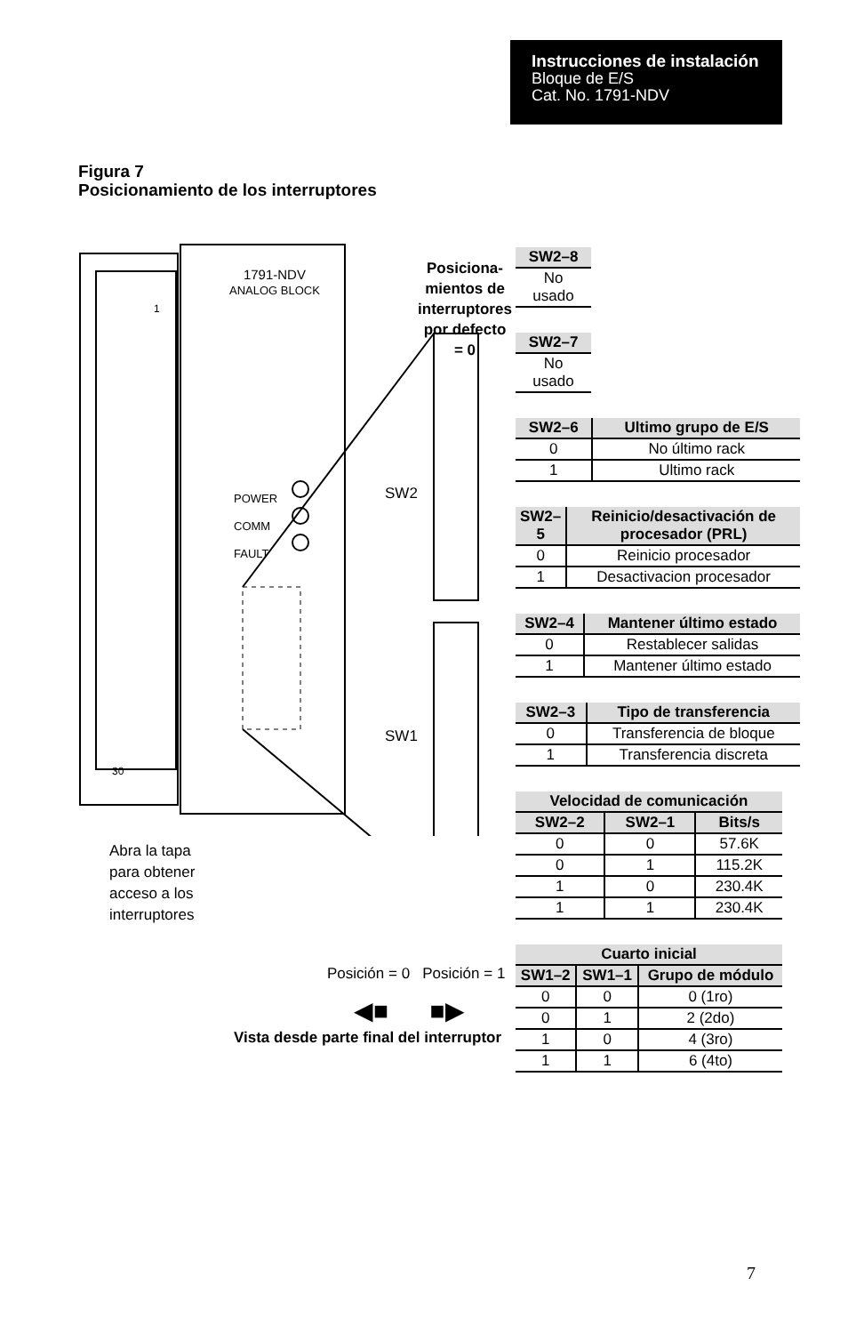Instrucciones de instalación
Bloque de E/S
Cat. No. 1791-NDV
Figura 7
Posicionamiento de los interruptores
1791-NDV
ANALOG BLOCK
1
30
POWER
COMM
FAULT
SW2
SW1
Posiciona-
mientos de
interruptores
por defecto
= 0
Abra la tapa
para obtener
acceso a los
interruptores
Posición = 0 Posición = 1
◀■ ■▶
Vista desde parte final del interruptor
| SW2–8 |
| --- |
| No usado |
| SW2–7 |
| --- |
| No usado |
| SW2–6 | Ultimo grupo de E/S |
| --- | --- |
| 0 | No último rack |
| 1 | Ultimo rack |
| SW2–5 | Reinicio/desactivación de procesador (PRL) |
| --- | --- |
| 0 | Reinicio procesador |
| 1 | Desactivacion procesador |
| SW2–4 | Mantener último estado |
| --- | --- |
| 0 | Restablecer salidas |
| 1 | Mantener último estado |
| SW2–3 | Tipo de transferencia |
| --- | --- |
| 0 | Transferencia de bloque |
| 1 | Transferencia discreta |
| Velocidad de comunicación | | |
| --- | --- | --- |
| SW2–2 | SW2–1 | Bits/s |
| 0 | 0 | 57.6K |
| 0 | 1 | 115.2K |
| 1 | 0 | 230.4K |
| 1 | 1 | 230.4K |
| Cuarto inicial | | |
| --- | --- | --- |
| SW1–2 | SW1–1 | Grupo de módulo |
| 0 | 0 | 0 (1ro) |
| 0 | 1 | 2 (2do) |
| 1 | 0 | 4 (3ro) |
| 1 | 1 | 6 (4to) |
7